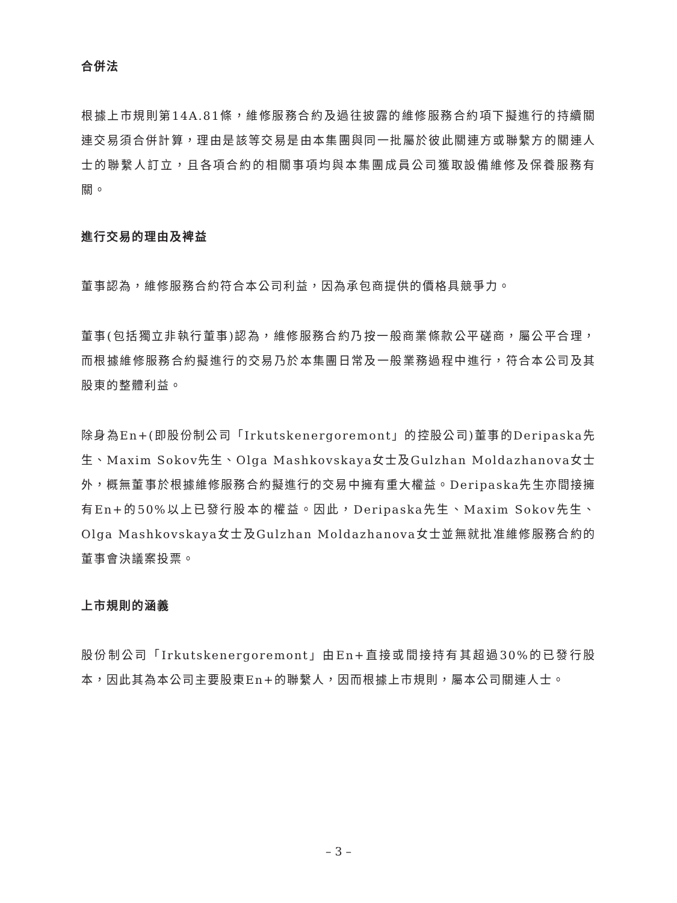合併法
根據上市規則第14A.81條，維修服務合約及過往披露的維修服務合約項下擬進行的持續關連交易須合併計算，理由是該等交易是由本集團與同一批屬於彼此關連方或聯繫方的關連人士的聯繫人訂立，且各項合約的相關事項均與本集團成員公司獲取設備維修及保養服務有關。
進行交易的理由及裨益
董事認為，維修服務合約符合本公司利益，因為承包商提供的價格具競爭力。
董事(包括獨立非執行董事)認為，維修服務合約乃按一般商業條款公平磋商，屬公平合理，而根據維修服務合約擬進行的交易乃於本集團日常及一般業務過程中進行，符合本公司及其股東的整體利益。
除身為En+(即股份制公司「Irkutskenergoremont」的控股公司)董事的Deripaska先生、Maxim Sokov先生、Olga Mashkovskaya女士及Gulzhan Moldazhanova女士外，概無董事於根據維修服務合約擬進行的交易中擁有重大權益。Deripaska先生亦間接擁有En+的50%以上已發行股本的權益。因此，Deripaska先生、Maxim Sokov先生、Olga Mashkovskaya女士及Gulzhan Moldazhanova女士並無就批准維修服務合約的董事會決議案投票。
上市規則的涵義
股份制公司「Irkutskenergoremont」由En+直接或間接持有其超過30%的已發行股本，因此其為本公司主要股東En+的聯繫人，因而根據上市規則，屬本公司關連人士。
– 3 –